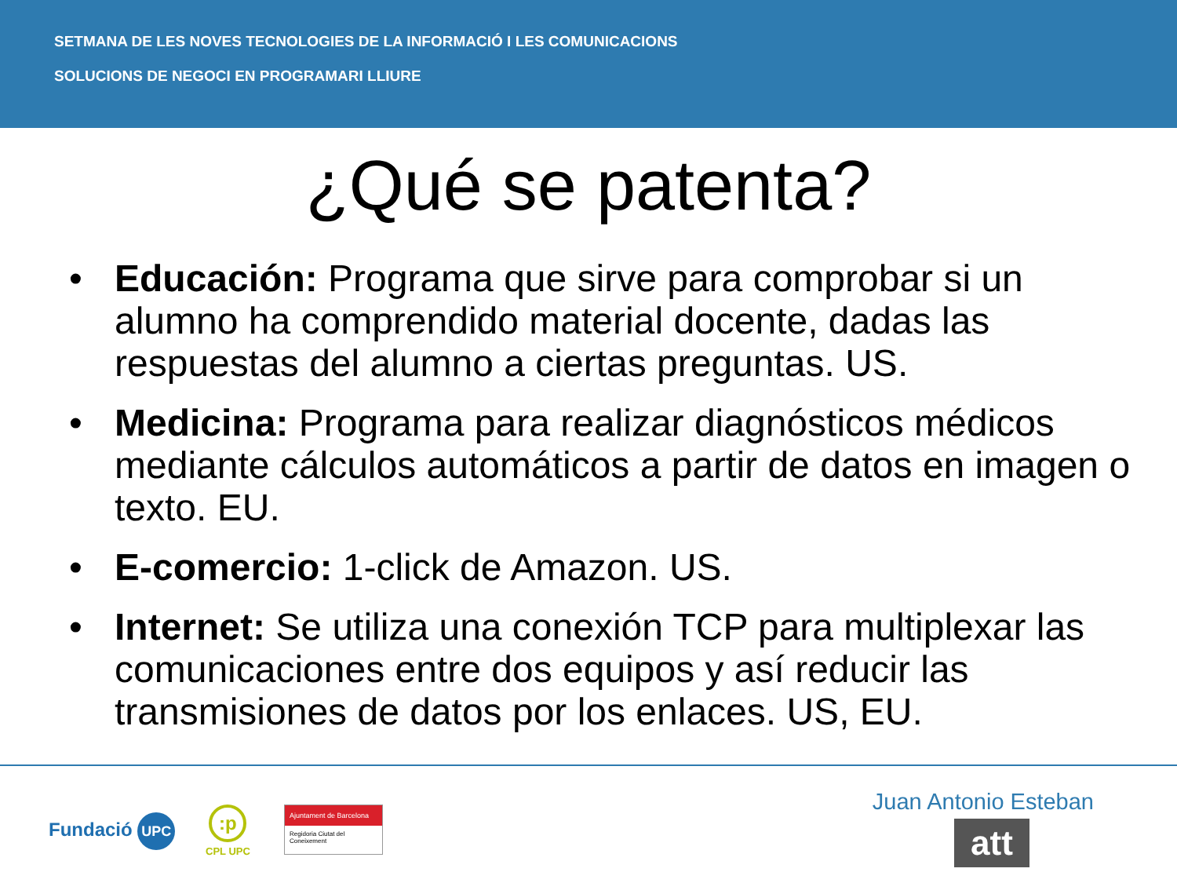SETMANA DE LES NOVES TECNOLOGIES DE LA INFORMACIÓ I LES COMUNICACIONS
SOLUCIONS DE NEGOCI EN PROGRAMARI LLIURE
¿Qué se patenta?
• Educación: Programa que sirve para comprobar si un alumno ha comprendido material docente, dadas las respuestas del alumno a ciertas preguntas. US.
• Medicina: Programa para realizar diagnósticos médicos mediante cálculos automáticos a partir de datos en imagen o texto. EU.
• E-comercio: 1-click de Amazon. US.
• Internet: Se utiliza una conexión TCP para multiplexar las comunicaciones entre dos equipos y así reducir las transmisiones de datos por los enlaces. US, EU.
Fundació UPC
:p
CPL UPC
Ajuntament de Barcelona
Regidoria Ciutat del Coneixement
Juan Antonio Esteban
att